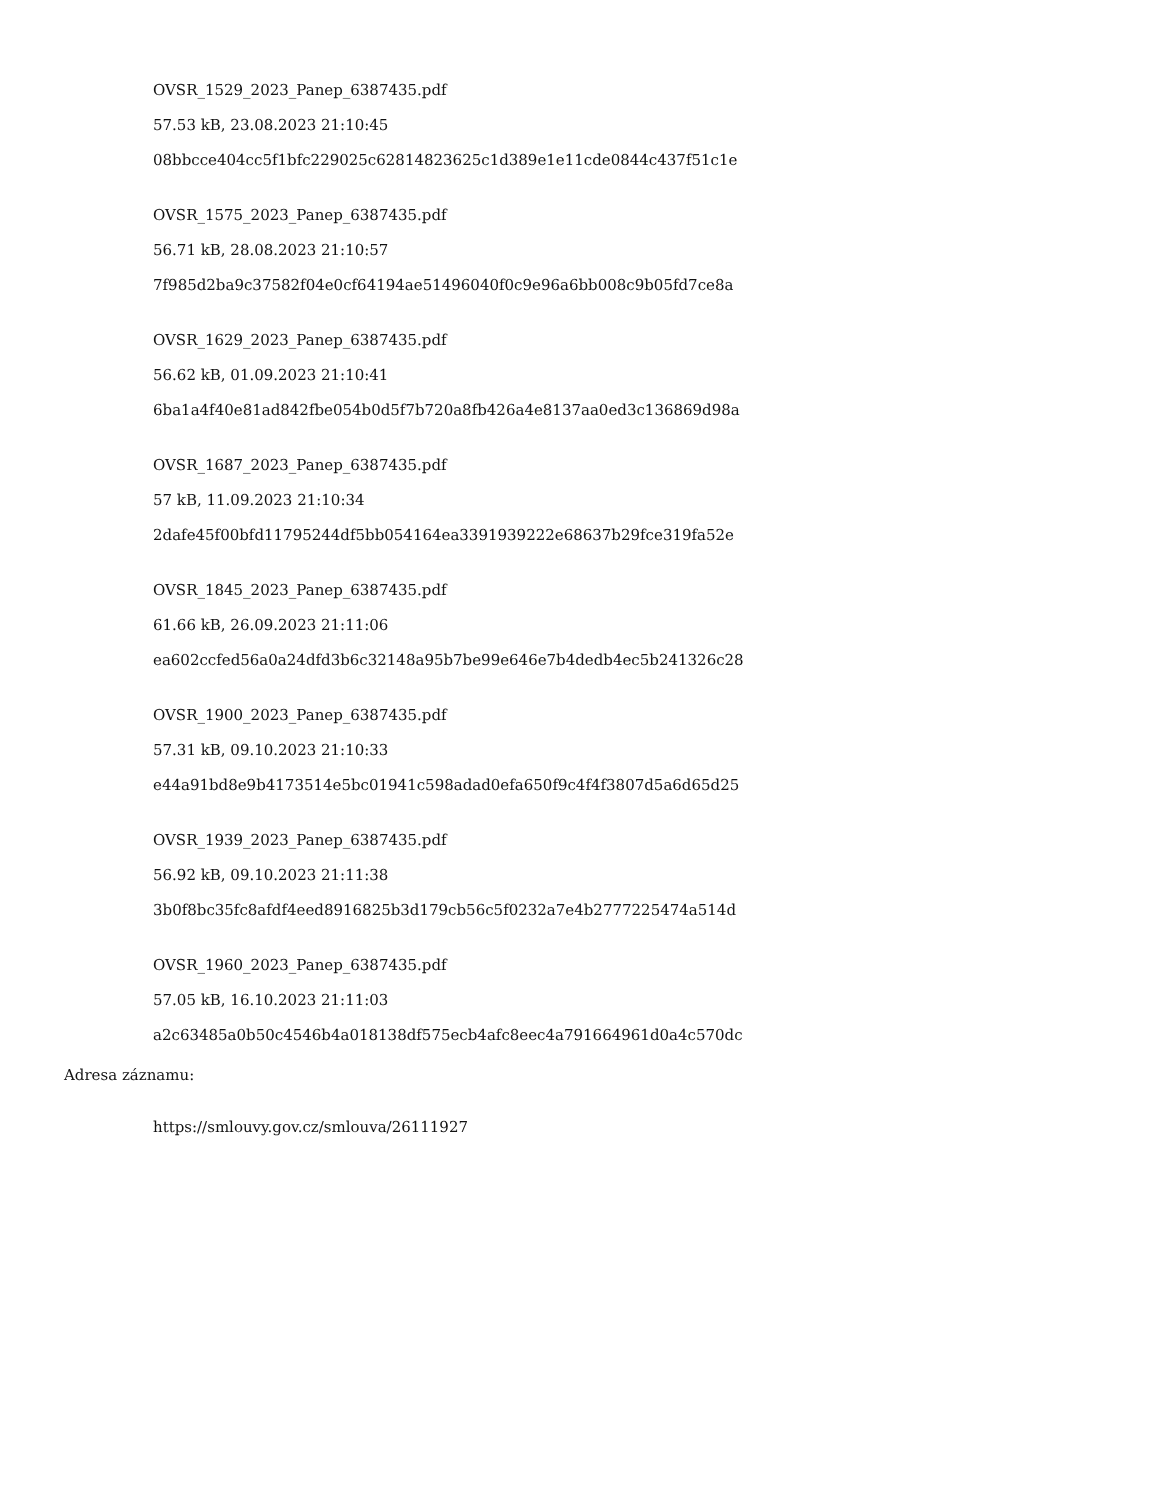OVSR_1529_2023_Panep_6387435.pdf
57.53 kB, 23.08.2023 21:10:45
08bbcce404cc5f1bfc229025c62814823625c1d389e1e11cde0844c437f51c1e
OVSR_1575_2023_Panep_6387435.pdf
56.71 kB, 28.08.2023 21:10:57
7f985d2ba9c37582f04e0cf64194ae51496040f0c9e96a6bb008c9b05fd7ce8a
OVSR_1629_2023_Panep_6387435.pdf
56.62 kB, 01.09.2023 21:10:41
6ba1a4f40e81ad842fbe054b0d5f7b720a8fb426a4e8137aa0ed3c136869d98a
OVSR_1687_2023_Panep_6387435.pdf
57 kB, 11.09.2023 21:10:34
2dafe45f00bfd11795244df5bb054164ea3391939222e68637b29fce319fa52e
OVSR_1845_2023_Panep_6387435.pdf
61.66 kB, 26.09.2023 21:11:06
ea602ccfed56a0a24dfd3b6c32148a95b7be99e646e7b4dedb4ec5b241326c28
OVSR_1900_2023_Panep_6387435.pdf
57.31 kB, 09.10.2023 21:10:33
e44a91bd8e9b4173514e5bc01941c598adad0efa650f9c4f4f3807d5a6d65d25
OVSR_1939_2023_Panep_6387435.pdf
56.92 kB, 09.10.2023 21:11:38
3b0f8bc35fc8afdf4eed8916825b3d179cb56c5f0232a7e4b2777225474a514d
OVSR_1960_2023_Panep_6387435.pdf
57.05 kB, 16.10.2023 21:11:03
a2c63485a0b50c4546b4a018138df575ecb4afc8eec4a791664961d0a4c570dc
Adresa záznamu:
https://smlouvy.gov.cz/smlouva/26111927